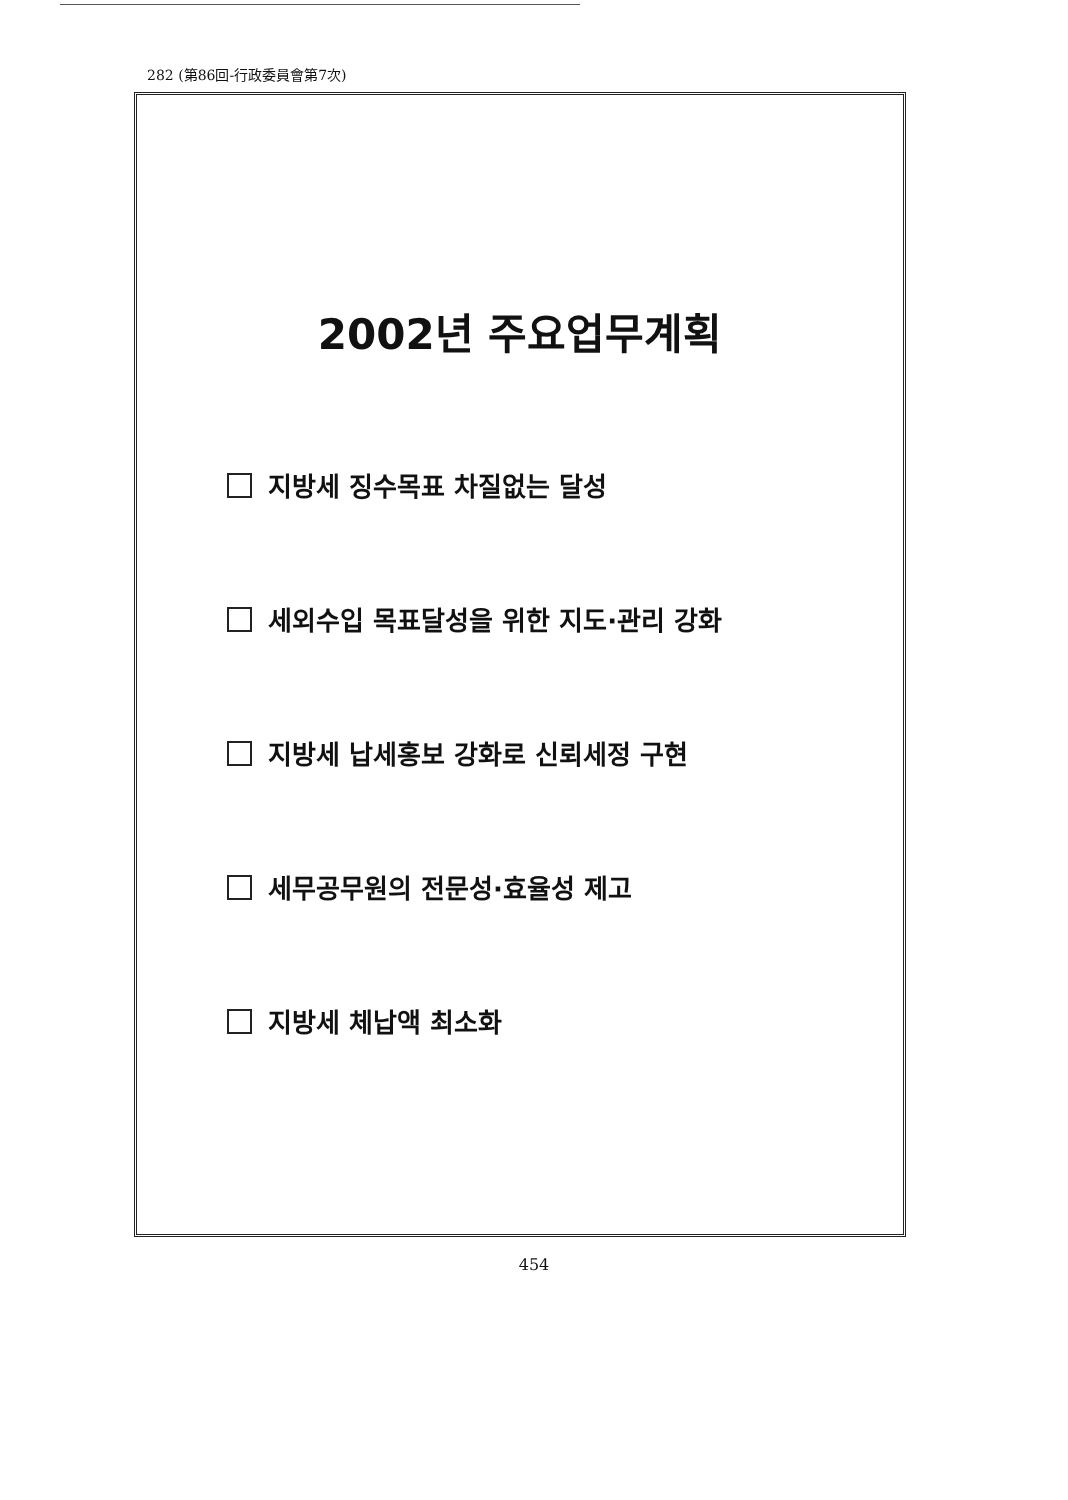282 (第86回-行政委員會第7次)
2002년 주요업무계획
지방세 징수목표 차질없는 달성
세외수입 목표달성을 위한 지도·관리 강화
지방세 납세홍보 강화로 신뢰세정 구현
세무공무원의 전문성·효율성 제고
지방세 체납액 최소화
454